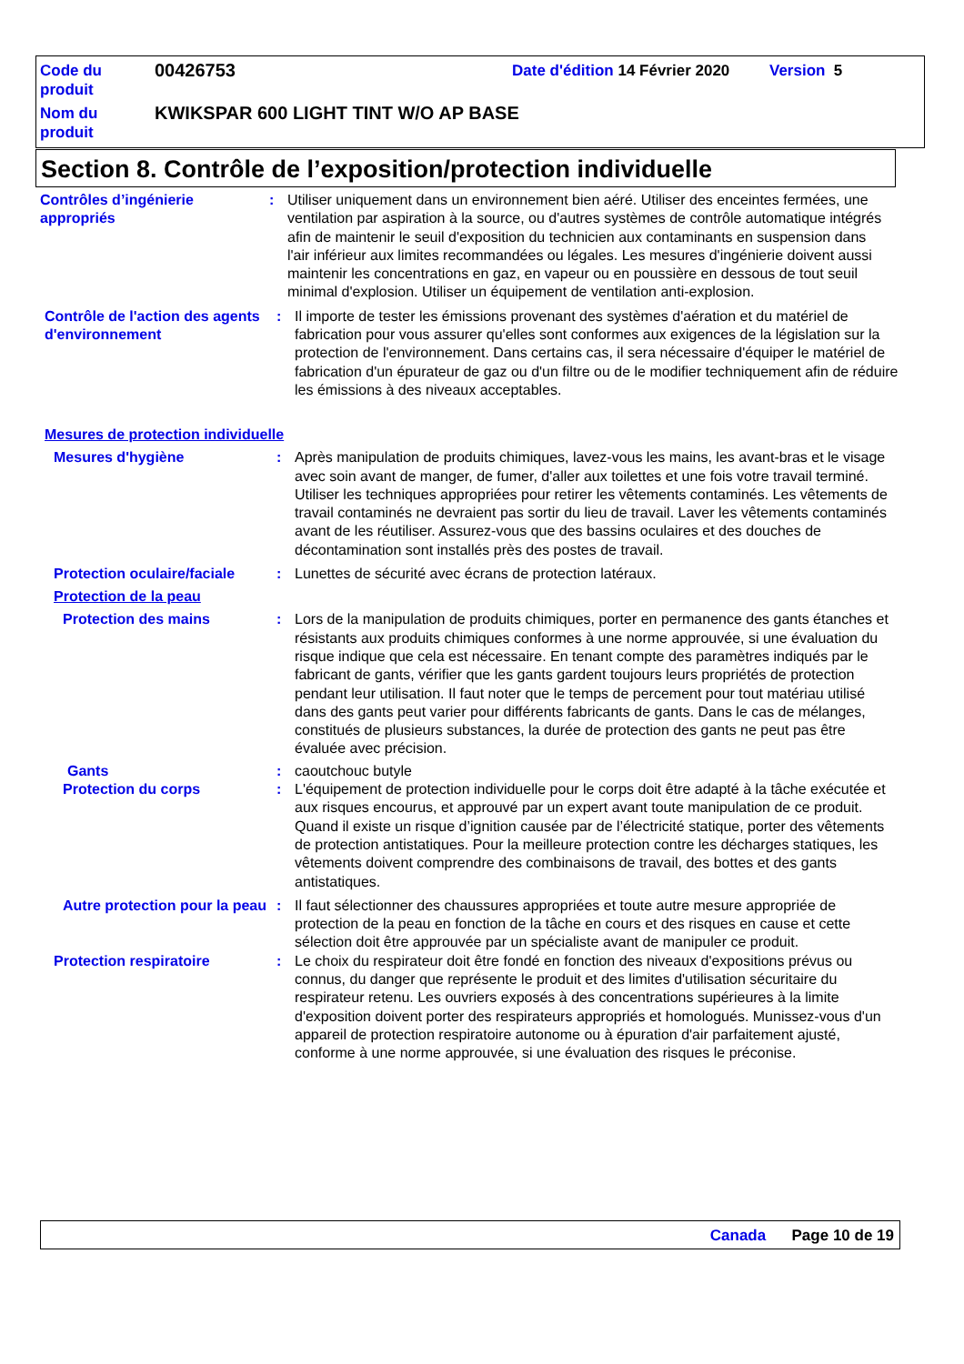Code du produit
00426753
Date d'édition 14 Février 2020
Version 5
Nom du produit
KWIKSPAR 600 LIGHT TINT W/O AP BASE
Section 8. Contrôle de l’exposition/protection individuelle
Contrôles d’ingénierie appropriés
: Utiliser uniquement dans un environnement bien aéré. Utiliser des enceintes fermées, une ventilation par aspiration à la source, ou d'autres systèmes de contrôle automatique intégrés afin de maintenir le seuil d'exposition du technicien aux contaminants en suspension dans l'air inférieur aux limites recommandées ou légales. Les mesures d'ingénierie doivent aussi maintenir les concentrations en gaz, en vapeur ou en poussière en dessous de tout seuil minimal d'explosion. Utiliser un équipement de ventilation anti-explosion.
Contrôle de l'action des agents d'environnement
: Il importe de tester les émissions provenant des systèmes d'aération et du matériel de fabrication pour vous assurer qu'elles sont conformes aux exigences de la législation sur la protection de l'environnement. Dans certains cas, il sera nécessaire d'équiper le matériel de fabrication d'un épurateur de gaz ou d'un filtre ou de le modifier techniquement afin de réduire les émissions à des niveaux acceptables.
Mesures de protection individuelle
Mesures d'hygiène : Après manipulation de produits chimiques, lavez-vous les mains, les avant-bras et le visage avec soin avant de manger, de fumer, d'aller aux toilettes et une fois votre travail terminé. Utiliser les techniques appropriées pour retirer les vêtements contaminés. Les vêtements de travail contaminés ne devraient pas sortir du lieu de travail. Laver les vêtements contaminés avant de les réutiliser. Assurez-vous que des bassins oculaires et des douches de décontamination sont installés près des postes de travail.
Protection oculaire/faciale
: Lunettes de sécurité avec écrans de protection latéraux.
Protection de la peau
Protection des mains : Lors de la manipulation de produits chimiques, porter en permanence des gants étanches et résistants aux produits chimiques conformes à une norme approuvée, si une évaluation du risque indique que cela est nécessaire. En tenant compte des paramètres indiqués par le fabricant de gants, vérifier que les gants gardent toujours leurs propriétés de protection pendant leur utilisation. Il faut noter que le temps de percement pour tout matériau utilisé dans des gants peut varier pour différents fabricants de gants. Dans le cas de mélanges, constitués de plusieurs substances, la durée de protection des gants ne peut pas être évaluée avec précision.
Gants : caoutchouc butyle
Protection du corps : L'équipement de protection individuelle pour le corps doit être adapté à la tâche exécutée et aux risques encourus, et approuvé par un expert avant toute manipulation de ce produit. Quand il existe un risque d’ignition causée par de l’électricité statique, porter des vêtements de protection antistatiques. Pour la meilleure protection contre les décharges statiques, les vêtements doivent comprendre des combinaisons de travail, des bottes et des gants antistatiques.
Autre protection pour la peau
: Il faut sélectionner des chaussures appropriées et toute autre mesure appropriée de protection de la peau en fonction de la tâche en cours et des risques en cause et cette sélection doit être approuvée par un spécialiste avant de manipuler ce produit.
Protection respiratoire : Le choix du respirateur doit être fondé en fonction des niveaux d'expositions prévus ou connus, du danger que représente le produit et des limites d'utilisation sécuritaire du respirateur retenu. Les ouvriers exposés à des concentrations supérieures à la limite d'exposition doivent porter des respirateurs appropriés et homologués. Munissez-vous d'un appareil de protection respiratoire autonome ou à épuration d'air parfaitement ajusté, conforme à une norme approuvée, si une évaluation des risques le préconise.
Canada Page 10 de 19